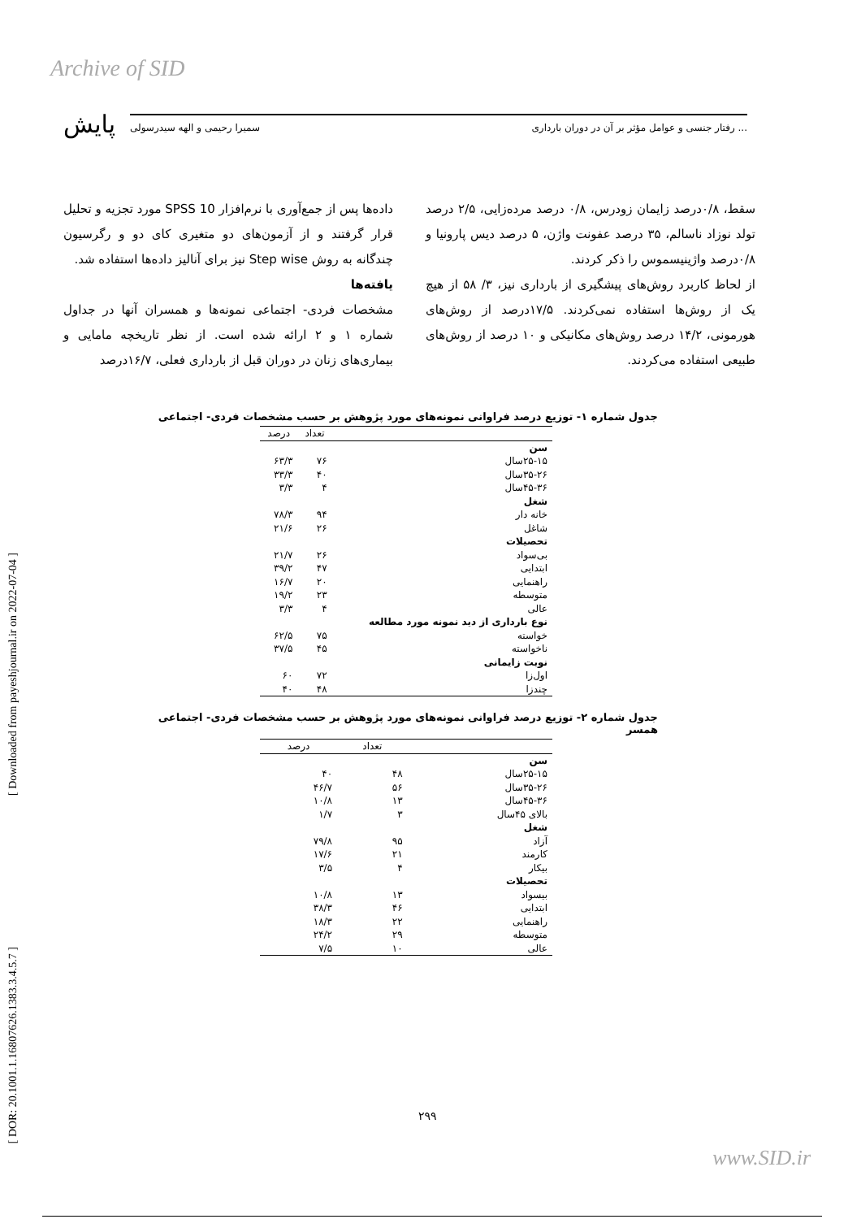Archive of SID
پایش سمیرا رحیمی و الهه سیدرسولی رفتار جنسی و عوامل مؤثر بر آن در دوران بارداری ...
[ Downloaded from payeshjournal.ir on 2022-07-04 ]
[ DOR: 20.1001.1.16807626.1383.3.4.5.7 ]
داده‌ها پس از جمع‌آوری با نرم‌افزار SPSS 10 مورد تجزیه و تحلیل قرار گرفتند و از آزمون‌های دو متغیری کای دو و رگرسیون چندگانه به روش Step wise نیز برای آنالیز داده‌ها استفاده شد.
یافته‌ها
مشخصات فردی- اجتماعی نمونه‌ها و همسران آنها در جداول شماره ۱ و ۲ ارائه شده است. از نظر تاریخچه مامایی و بیماری‌های زنان در دوران قبل از بارداری فعلی، ۱۶/۷درصد
سقط، ۰/۸درصد زایمان زودرس، ۰/۸ درصد مرده‌زایی، ۲/۵ درصد تولد نوزاد ناسالم، ۳۵ درصد عفونت واژن، ۵ درصد دیس پارونیا و ۰/۸درصد واژینیسموس را ذکر کردند.
از لحاظ کاربرد روش‌های پیشگیری از بارداری نیز، ۳/ ۵۸ از هیچ یک از روش‌ها استفاده نمی‌کردند. ۱۷/۵درصد از روش‌های هورمونی، ۱۴/۲ درصد روش‌های مکانیکی و ۱۰ درصد از روش‌های طبیعی استفاده می‌کردند.
جدول شماره ۱- توزیع درصد فراوانی نمونه‌های مورد پژوهش بر حسب مشخصات فردی- اجتماعی
| | تعداد | درصد |
| --- | --- | --- |
| سن | | |
| ۲۵-۱۵سال | ۷۶ | ۶۳/۳ |
| ۳۵-۲۶سال | ۴۰ | ۳۳/۳ |
| ۴۵-۳۶سال | ۴ | ۳/۳ |
| شغل | | |
| خانه دار | ۹۴ | ۷۸/۳ |
| شاغل | ۲۶ | ۲۱/۶ |
| تحصیلات | | |
| بی‌سواد | ۲۶ | ۲۱/۷ |
| ابتدایی | ۴۷ | ۳۹/۲ |
| راهنمایی | ۲۰ | ۱۶/۷ |
| متوسطه | ۲۳ | ۱۹/۲ |
| عالی | ۴ | ۳/۳ |
| نوع بارداری از دید نمونه مورد مطالعه | | |
| خواسته | ۷۵ | ۶۲/۵ |
| ناخواسته | ۴۵ | ۳۷/۵ |
| نوبت زایمانی | | |
| اول‌زا | ۷۲ | ۶۰ |
| چندزا | ۴۸ | ۴۰ |
جدول شماره ۲- توزیع درصد فراوانی نمونه‌های مورد پژوهش بر حسب مشخصات فردی- اجتماعی همسر
| | تعداد | درصد |
| --- | --- | --- |
| سن | | |
| ۲۵-۱۵سال | ۴۸ | ۴۰ |
| ۳۵-۲۶سال | ۵۶ | ۴۶/۷ |
| ۴۵-۳۶سال | ۱۳ | ۱۰/۸ |
| بالای ۴۵سال | ۳ | ۱/۷ |
| شغل | | |
| آزاد | ۹۵ | ۷۹/۸ |
| کارمند | ۲۱ | ۱۷/۶ |
| بیکار | ۴ | ۳/۵ |
| تحصیلات | | |
| بیسواد | ۱۳ | ۱۰/۸ |
| ابتدایی | ۴۶ | ۳۸/۳ |
| راهنمایی | ۲۲ | ۱۸/۳ |
| متوسطه | ۲۹ | ۲۴/۲ |
| عالی | ۱۰ | ۷/۵ |
۲۹۹
www.SID.ir